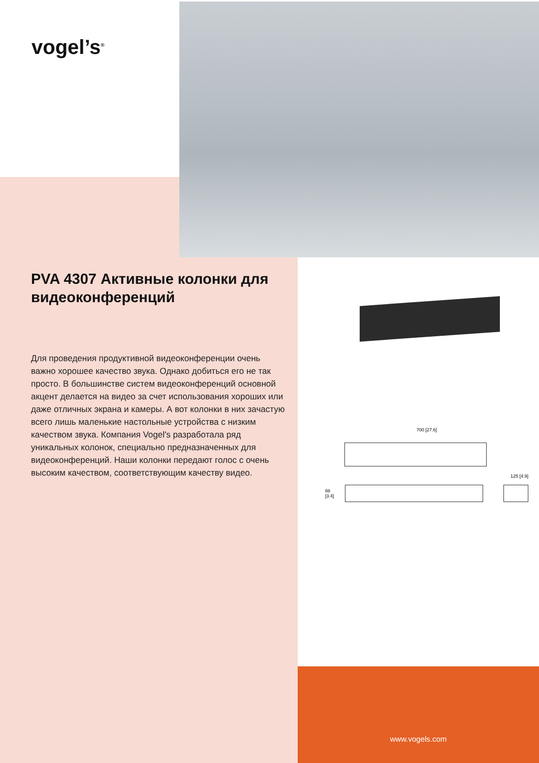vogel’s<sup>®</sup>
700 [27.6]
125 [4.9]
88 [3.4]
PVA 4307 Активные колонки для видеоконференций
Для проведения продуктивной видеоконференции очень важно хорошее качество звука. Однако добиться его не так просто. В большинстве систем видеоконференций основной акцент делается на видео за счет использования хороших или даже отличных экрана и камеры. А вот колонки в них зачастую всего лишь маленькие настольные устройства с низким качеством звука. Компания Vogel's разработала ряд уникальных колонок, специально предназначенных для видеоконференций. Наши колонки передают голос с очень высоким качеством, соответствующим качеству видео.
www.vogels.com